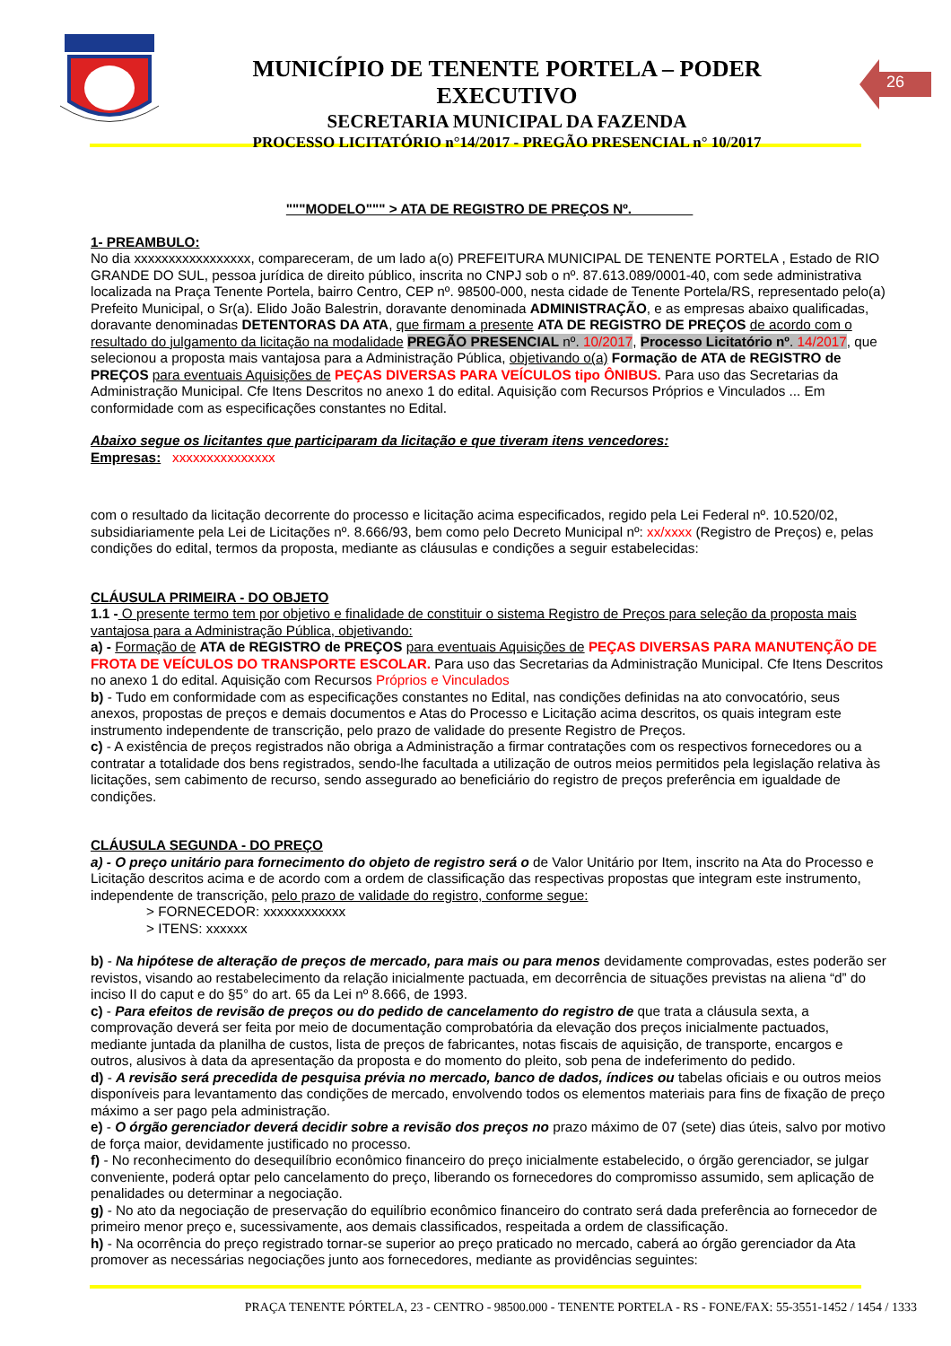MUNICÍPIO DE TENENTE PORTELA – PODER EXECUTIVO
SECRETARIA MUNICIPAL DA FAZENDA
PROCESSO LICITATÓRIO n°14/2017 - PREGÃO PRESENCIAL n° 10/2017
26
"""MODELO""" > ATA DE REGISTRO DE PREÇOS Nº.________
1- PREAMBULO:
No dia xxxxxxxxxxxxxxxxx, compareceram, de um lado a(o) PREFEITURA MUNICIPAL DE TENENTE PORTELA , Estado de RIO GRANDE DO SUL, pessoa jurídica de direito público, inscrita no CNPJ sob o nº. 87.613.089/0001-40, com sede administrativa localizada na Praça Tenente Portela, bairro Centro, CEP nº. 98500-000, nesta cidade de Tenente Portela/RS, representado pelo(a) Prefeito Municipal, o Sr(a). Elido João Balestrin, doravante denominada ADMINISTRAÇÃO, e as empresas abaixo qualificadas, doravante denominadas DETENTORAS DA ATA, que firmam a presente ATA DE REGISTRO DE PREÇOS de acordo com o resultado do julgamento da licitação na modalidade PREGÃO PRESENCIAL nº. 10/2017, Processo Licitatório nº. 14/2017, que selecionou a proposta mais vantajosa para a Administração Pública, objetivando o(a) Formação de ATA de REGISTRO de PREÇOS para eventuais Aquisições de PEÇAS DIVERSAS PARA VEÍCULOS tipo ÔNIBUS. Para uso das Secretarias da Administração Municipal. Cfe Itens Descritos no anexo 1 do edital. Aquisição com Recursos Próprios e Vinculados ... Em conformidade com as especificações constantes no Edital.
Abaixo segue os licitantes que participaram da licitação e que tiveram itens vencedores:
Empresas: xxxxxxxxxxxxxxx
com o resultado da licitação decorrente do processo e licitação acima especificados, regido pela Lei Federal nº. 10.520/02, subsidiariamente pela Lei de Licitações nº. 8.666/93, bem como pelo Decreto Municipal nº: xx/xxxx (Registro de Preços) e, pelas condições do edital, termos da proposta, mediante as cláusulas e condições a seguir estabelecidas:
CLÁUSULA PRIMEIRA - DO OBJETO
1.1 - O presente termo tem por objetivo e finalidade de constituir o sistema Registro de Preços para seleção da proposta mais vantajosa para a Administração Pública, objetivando:
a) - Formação de ATA de REGISTRO de PREÇOS para eventuais Aquisições de PEÇAS DIVERSAS PARA MANUTENÇÃO DE FROTA DE VEÍCULOS DO TRANSPORTE ESCOLAR. Para uso das Secretarias da Administração Municipal. Cfe Itens Descritos no anexo 1 do edital. Aquisição com Recursos Próprios e Vinculados
b) - Tudo em conformidade com as especificações constantes no Edital, nas condições definidas na ato convocatório, seus anexos, propostas de preços e demais documentos e Atas do Processo e Licitação acima descritos, os quais integram este instrumento independente de transcrição, pelo prazo de validade do presente Registro de Preços.
c) - A existência de preços registrados não obriga a Administração a firmar contratações com os respectivos fornecedores ou a contratar a totalidade dos bens registrados, sendo-lhe facultada a utilização de outros meios permitidos pela legislação relativa às licitações, sem cabimento de recurso, sendo assegurado ao beneficiário do registro de preços preferência em igualdade de condições.
CLÁUSULA SEGUNDA - DO PREÇO
a) - O preço unitário para fornecimento do objeto de registro será o de Valor Unitário por Item, inscrito na Ata do Processo e Licitação descritos acima e de acordo com a ordem de classificação das respectivas propostas que integram este instrumento, independente de transcrição, pelo prazo de validade do registro, conforme segue:
> FORNECEDOR: xxxxxxxxxxxx
> ITENS: xxxxxx
b) - Na hipótese de alteração de preços de mercado, para mais ou para menos devidamente comprovadas, estes poderão ser revistos, visando ao restabelecimento da relação inicialmente pactuada, em decorrência de situações previstas na aliena “d” do inciso II do caput e do §5° do art. 65 da Lei nº 8.666, de 1993.
c) - Para efeitos de revisão de preços ou do pedido de cancelamento do registro de que trata a cláusula sexta, a comprovação deverá ser feita por meio de documentação comprobatória da elevação dos preços inicialmente pactuados, mediante juntada da planilha de custos, lista de preços de fabricantes, notas fiscais de aquisição, de transporte, encargos e outros, alusivos à data da apresentação da proposta e do momento do pleito, sob pena de indeferimento do pedido.
d) - A revisão será precedida de pesquisa prévia no mercado, banco de dados, índices ou tabelas oficiais e ou outros meios disponíveis para levantamento das condições de mercado, envolvendo todos os elementos materiais para fins de fixação de preço máximo a ser pago pela administração.
e) - O órgão gerenciador deverá decidir sobre a revisão dos preços no prazo máximo de 07 (sete) dias úteis, salvo por motivo de força maior, devidamente justificado no processo.
f) - No reconhecimento do desequilíbrio econômico financeiro do preço inicialmente estabelecido, o órgão gerenciador, se julgar conveniente, poderá optar pelo cancelamento do preço, liberando os fornecedores do compromisso assumido, sem aplicação de penalidades ou determinar a negociação.
g) - No ato da negociação de preservação do equilíbrio econômico financeiro do contrato será dada preferência ao fornecedor de primeiro menor preço e, sucessivamente, aos demais classificados, respeitada a ordem de classificação.
h) - Na ocorrência do preço registrado tornar-se superior ao preço praticado no mercado, caberá ao órgão gerenciador da Ata promover as necessárias negociações junto aos fornecedores, mediante as providências seguintes:
PRAÇA TENENTE PÓRTELA, 23 - CENTRO - 98500.000 - TENENTE PORTELA - RS - FONE/FAX: 55-3551-1452 / 1454 / 1333